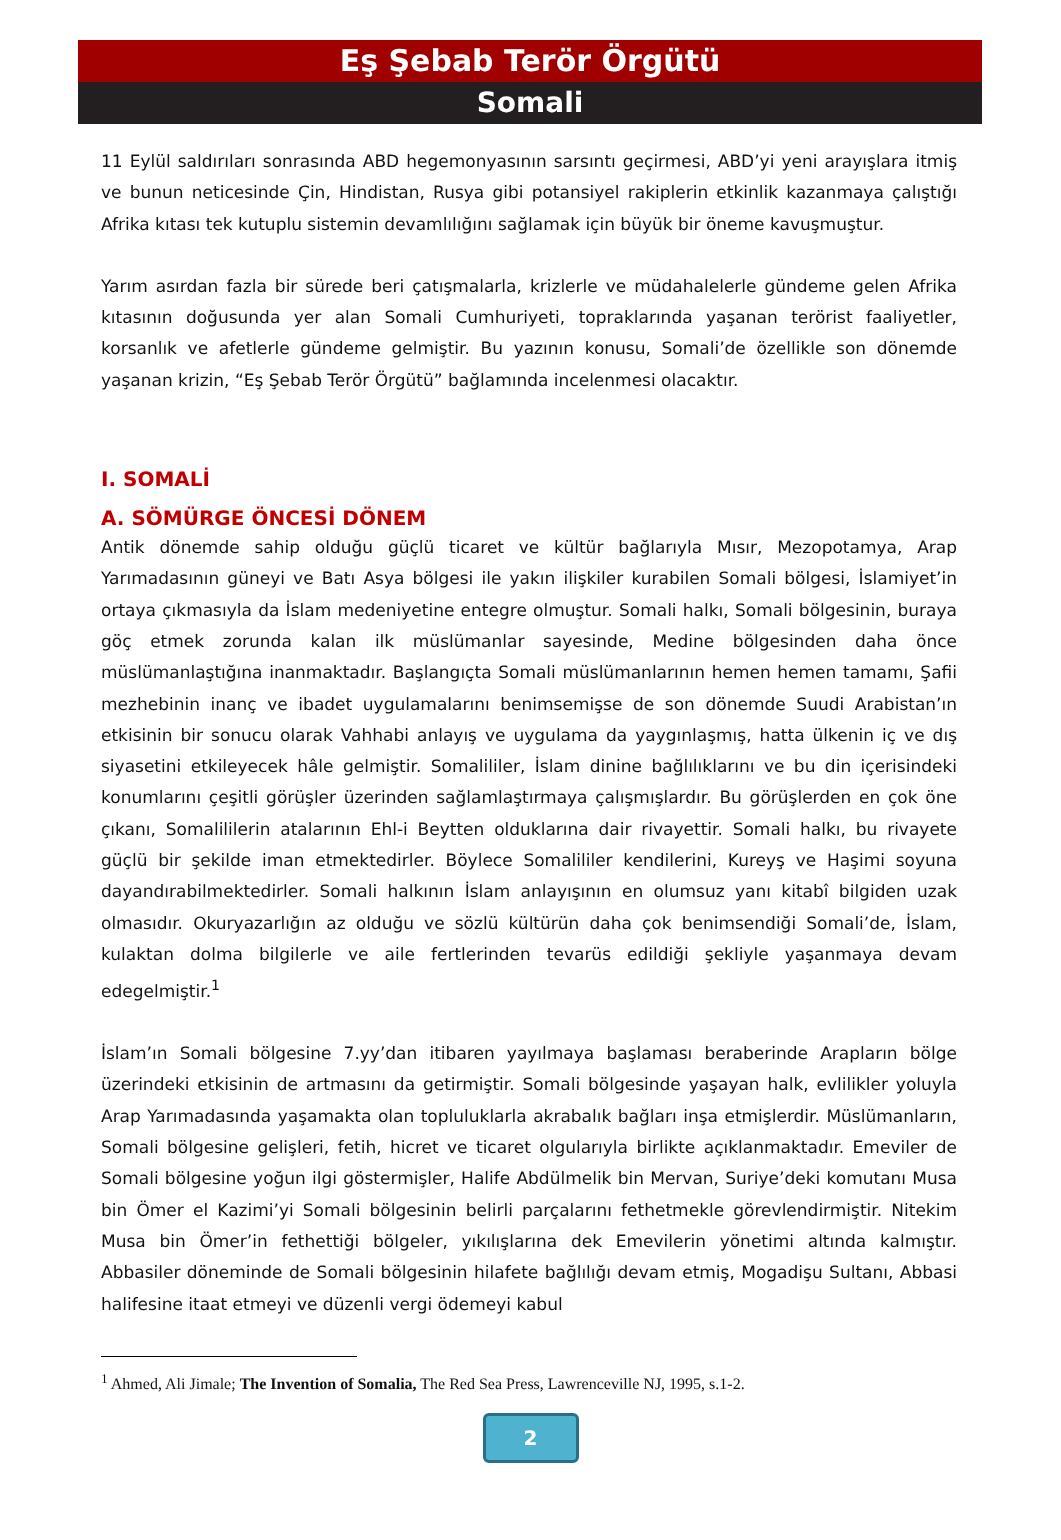Eş Şebab Terör Örgütü
Somali
11 Eylül saldırıları sonrasında ABD hegemonyasının sarsıntı geçirmesi, ABD’yi yeni arayışlara itmiş ve bunun neticesinde Çin, Hindistan, Rusya gibi potansiyel rakiplerin etkinlik kazanmaya çalıştığı Afrika kıtası tek kutuplu sistemin devamlılığını sağlamak için büyük bir öneme kavuşmuştur.
Yarım asırdan fazla bir sürede beri çatışmalarla, krizlerle ve müdahalelerle gündeme gelen Afrika kıtasının doğusunda yer alan Somali Cumhuriyeti, topraklarında yaşanan terörist faaliyetler, korsanlık ve afetlerle gündeme gelmiştir. Bu yazının konusu, Somali’de özellikle son dönemde yaşanan krizin, “Eş Şebab Terör Örgütü” bağlamında incelenmesi olacaktır.
I. SOMALİ
A. SÖMÜRGE ÖNCESİ DÖNEM
Antik dönemde sahip olduğu güçlü ticaret ve kültür bağlarıyla Mısır, Mezopotamya, Arap Yarımadasının güneyi ve Batı Asya bölgesi ile yakın ilişkiler kurabilen Somali bölgesi, İslamiyet’in ortaya çıkmasıyla da İslam medeniyetine entegre olmuştur. Somali halkı, Somali bölgesinin, buraya göç etmek zorunda kalan ilk müslümanlar sayesinde, Medine bölgesinden daha önce müslümanlaştığına inanmaktadır. Başlangıçta Somali müslümanlarının hemen hemen tamamı, Şafii mezhebinin inanç ve ibadet uygulamalarını benimsemişse de son dönemde Suudi Arabistan’ın etkisinin bir sonucu olarak Vahhabi anlayış ve uygulama da yaygınlaşmış, hatta ülkenin iç ve dış siyasetini etkileyecek hâle gelmiştir. Somalililer, İslam dinine bağlılıklarını ve bu din içerisindeki konumlarını çeşitli görüşler üzerinden sağlamlaştırmaya çalışmışlardır. Bu görüşlerden en çok öne çıkanı, Somalililerin atalarının Ehl-i Beytten olduklarına dair rivayettir. Somali halkı, bu rivayete güçlü bir şekilde iman etmektedirler. Böylece Somalililer kendilerini, Kureyş ve Haşimi soyuna dayandırabilmektedirler. Somali halkının İslam anlayışının en olumsuz yanı kitabî bilgiden uzak olmasıdır. Okuryazarlığın az olduğu ve sözlü kültürün daha çok benimsendiği Somali’de, İslam, kulaktan dolma bilgilerle ve aile fertlerinden tevarüs edildiği şekliyle yaşanmaya devam edegelmiştir.<sup>1</sup>
İslam’ın Somali bölgesine 7.yy’dan itibaren yayılmaya başlaması beraberinde Arapların bölge üzerindeki etkisinin de artmasını da getirmiştir. Somali bölgesinde yaşayan halk, evlilikler yoluyla Arap Yarımadasında yaşamakta olan topluluklarla akrabalık bağları inşa etmişlerdir. Müslümanların, Somali bölgesine gelişleri, fetih, hicret ve ticaret olgularıyla birlikte açıklanmaktadır. Emeviler de Somali bölgesine yoğun ilgi göstermişler, Halife Abdülmelik bin Mervan, Suriye’deki komutanı Musa bin Ömer el Kazimi’yi Somali bölgesinin belirli parçalarını fethetmekle görevlendirmiştir. Nitekim Musa bin Ömer’in fethettiği bölgeler, yıkılışlarına dek Emevilerin yönetimi altında kalmıştır. Abbasiler döneminde de Somali bölgesinin hilafete bağlılığı devam etmiş, Mogadişu Sultanı, Abbasi halifesine itaat etmeyi ve düzenli vergi ödemeyi kabul
<sup>1</sup> Ahmed, Ali Jimale; The Invention of Somalia, The Red Sea Press, Lawrenceville NJ, 1995, s.1-2.
2